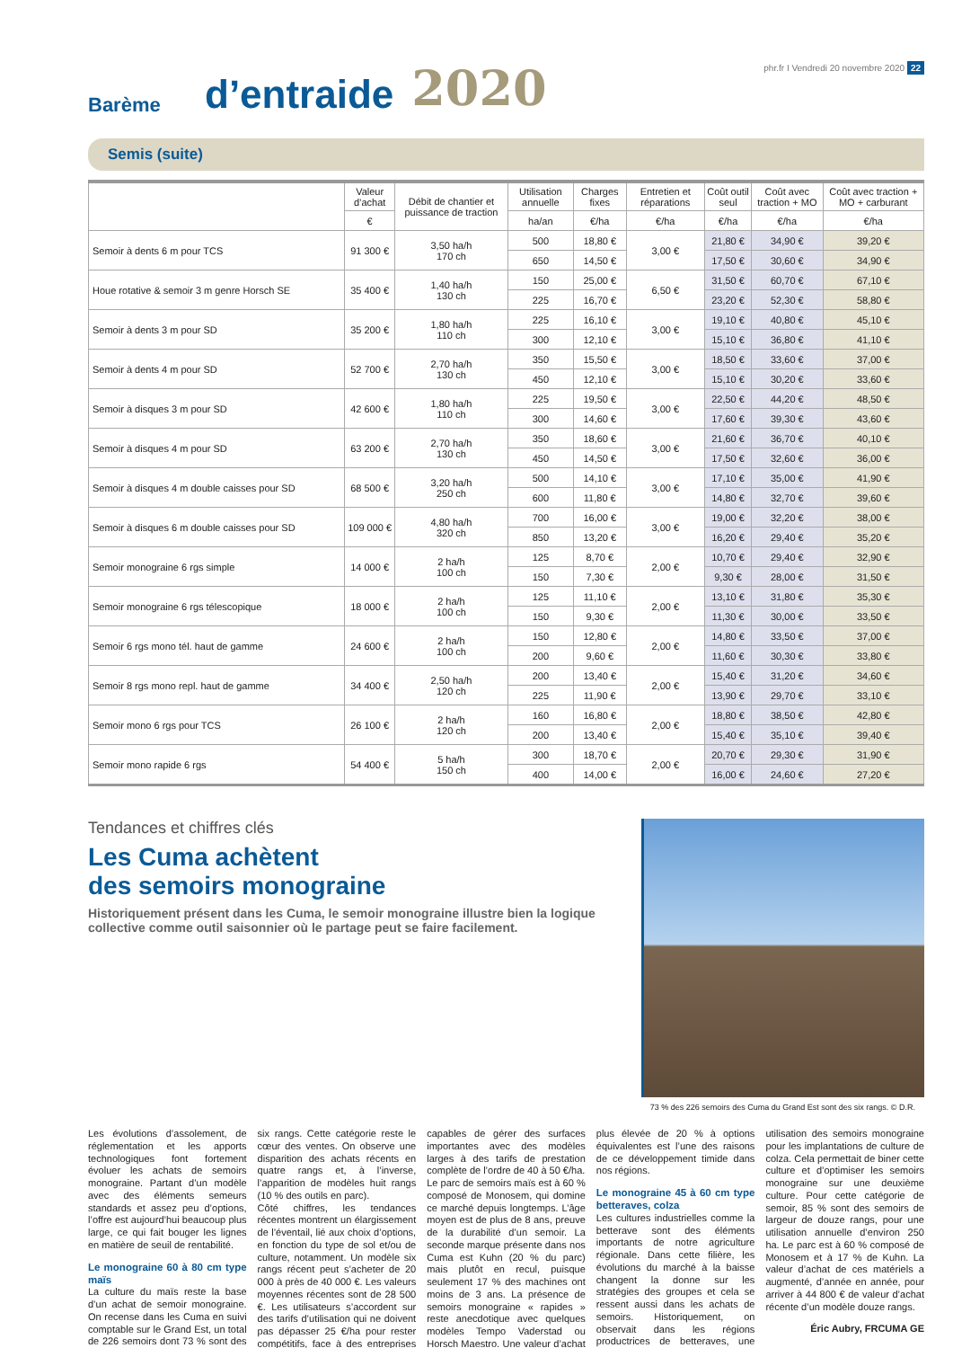Barème
d’entraide
2020
phr.fr I Vendredi 20 novembre 2020 22
Semis (suite)
| | Valeur d’achat | Débit de chantier et puissance de traction | Utilisation annuelle | Charges fixes | Entretien et réparations | Coût outil seul | Coût avec traction + MO | Coût avec traction + MO + carburant |
| --- | --- | --- | --- | --- | --- | --- | --- | --- |
| | € | | ha/an | €/ha | €/ha | €/ha | €/ha | €/ha |
| Semoir à dents 6 m pour TCS | 91 300 € | 3,50 ha/h 170 ch | 500 | 18,80 € | 3,00 € | 21,80 € | 34,90 € | 39,20 € |
| | | | 650 | 14,50 € | | 17,50 € | 30,60 € | 34,90 € |
| Houe rotative & semoir 3 m genre Horsch SE | 35 400 € | 1,40 ha/h 130 ch | 150 | 25,00 € | 6,50 € | 31,50 € | 60,70 € | 67,10 € |
| | | | 225 | 16,70 € | | 23,20 € | 52,30 € | 58,80 € |
| Semoir à dents 3 m pour SD | 35 200 € | 1,80 ha/h 110 ch | 225 | 16,10 € | 3,00 € | 19,10 € | 40,80 € | 45,10 € |
| | | | 300 | 12,10 € | | 15,10 € | 36,80 € | 41,10 € |
| Semoir à dents 4 m pour SD | 52 700 € | 2,70 ha/h 130 ch | 350 | 15,50 € | 3,00 € | 18,50 € | 33,60 € | 37,00 € |
| | | | 450 | 12,10 € | | 15,10 € | 30,20 € | 33,60 € |
| Semoir à disques 3 m pour SD | 42 600 € | 1,80 ha/h 110 ch | 225 | 19,50 € | 3,00 € | 22,50 € | 44,20 € | 48,50 € |
| | | | 300 | 14,60 € | | 17,60 € | 39,30 € | 43,60 € |
| Semoir à disques 4 m pour SD | 63 200 € | 2,70 ha/h 130 ch | 350 | 18,60 € | 3,00 € | 21,60 € | 36,70 € | 40,10 € |
| | | | 450 | 14,50 € | | 17,50 € | 32,60 € | 36,00 € |
| Semoir à disques 4 m double caisses pour SD | 68 500 € | 3,20 ha/h 250 ch | 500 | 14,10 € | 3,00 € | 17,10 € | 35,00 € | 41,90 € |
| | | | 600 | 11,80 € | | 14,80 € | 32,70 € | 39,60 € |
| Semoir à disques 6 m double caisses pour SD | 109 000 € | 4,80 ha/h 320 ch | 700 | 16,00 € | 3,00 € | 19,00 € | 32,20 € | 38,00 € |
| | | | 850 | 13,20 € | | 16,20 € | 29,40 € | 35,20 € |
| Semoir monograine 6 rgs simple | 14 000 € | 2 ha/h 100 ch | 125 | 8,70 € | 2,00 € | 10,70 € | 29,40 € | 32,90 € |
| | | | 150 | 7,30 € | | 9,30 € | 28,00 € | 31,50 € |
| Semoir monograine 6 rgs télescopique | 18 000 € | 2 ha/h 100 ch | 125 | 11,10 € | 2,00 € | 13,10 € | 31,80 € | 35,30 € |
| | | | 150 | 9,30 € | | 11,30 € | 30,00 € | 33,50 € |
| Semoir 6 rgs mono tél. haut de gamme | 24 600 € | 2 ha/h 100 ch | 150 | 12,80 € | 2,00 € | 14,80 € | 33,50 € | 37,00 € |
| | | | 200 | 9,60 € | | 11,60 € | 30,30 € | 33,80 € |
| Semoir 8 rgs mono repl. haut de gamme | 34 400 € | 2,50 ha/h 120 ch | 200 | 13,40 € | 2,00 € | 15,40 € | 31,20 € | 34,60 € |
| | | | 225 | 11,90 € | | 13,90 € | 29,70 € | 33,10 € |
| Semoir mono 6 rgs pour TCS | 26 100 € | 2 ha/h 120 ch | 160 | 16,80 € | 2,00 € | 18,80 € | 38,50 € | 42,80 € |
| | | | 200 | 13,40 € | | 15,40 € | 35,10 € | 39,40 € |
| Semoir mono rapide 6 rgs | 54 400 € | 5 ha/h 150 ch | 300 | 18,70 € | 2,00 € | 20,70 € | 29,30 € | 31,90 € |
| | | | 400 | 14,00 € | | 16,00 € | 24,60 € | 27,20 € |
Tendances et chiffres clés
Les Cuma achètent
des semoirs monograine
Historiquement présent dans les Cuma, le semoir monograine illustre bien la logique collective comme outil saisonnier où le partage peut se faire facilement.
73 % des 226 semoirs des Cuma du Grand Est sont des six rangs. © D.R.
Les évolutions d’assolement, de réglementation et les apports technologiques font fortement évoluer les achats de semoirs monograine. Partant d’un modèle avec des éléments semeurs standards et assez peu d’options, l’offre est aujourd’hui beaucoup plus large, ce qui fait bouger les lignes en matière de seuil de rentabilité.
Le monograine 60 à 80 cm type maïs
La culture du maïs reste la base d’un achat de semoir monograine. On recense dans les Cuma en suivi comptable sur le Grand Est, un total de 226 semoirs dont 73 % sont des six rangs. Cette catégorie reste le cœur des ventes. On observe une disparition des achats récents en quatre rangs et, à l’inverse, l’apparition de modèles huit rangs (10 % des outils en parc).
Côté chiffres, les tendances récentes montrent un élargissement de l’éventail, lié aux choix d’options, en fonction du type de sol et/ou de culture, notamment. Un modèle six rangs récent peut s’acheter de 20 000 à près de 40 000 €. Les valeurs moyennes récentes sont de 28 500 €. Les utilisateurs s’accordent sur des tarifs d’utilisation qui ne doivent pas dépasser 25 €/ha pour rester compétitifs, face à des entreprises capables de gérer des surfaces importantes avec des modèles larges à des tarifs de prestation complète de l’ordre de 40 à 50 €/ha.
Le parc de semoirs maïs est à 60 % composé de Monosem, qui domine ce marché depuis longtemps. L’âge moyen est de plus de 8 ans, preuve de la durabilité d’un semoir. La seconde marque présente dans nos Cuma est Kuhn (20 % du parc) mais plutôt en recul, puisque seulement 17 % des machines ont moins de 3 ans. La présence de semoirs monograine « rapides » reste anecdotique avec quelques modèles Tempo Vaderstad ou Horsch Maestro. Une valeur d’achat plus élevée de 20 % à options équivalentes est l’une des raisons de ce développement timide dans nos régions.
Le monograine 45 à 60 cm type betteraves, colza
Les cultures industrielles comme la betterave sont des éléments importants de notre agriculture régionale. Dans cette filière, les évolutions du marché à la baisse changent la donne sur les stratégies des groupes et cela se ressent aussi dans les achats de semoirs. Historiquement, on observait dans les régions productrices de betteraves, une utilisation des semoirs monograine pour les implantations de culture de colza. Cela permettait de biner cette culture et d’optimiser les semoirs monograine sur une deuxième culture. Pour cette catégorie de semoir, 85 % sont des semoirs de largeur de douze rangs, pour une utilisation annuelle d’environ 250 ha. Le parc est à 60 % composé de Monosem et à 17 % de Kuhn. La valeur d’achat de ces matériels a augmenté, d’année en année, pour arriver à 44 800 € de valeur d’achat récente d’un modèle douze rangs.
Éric Aubry, FRCUMA GE